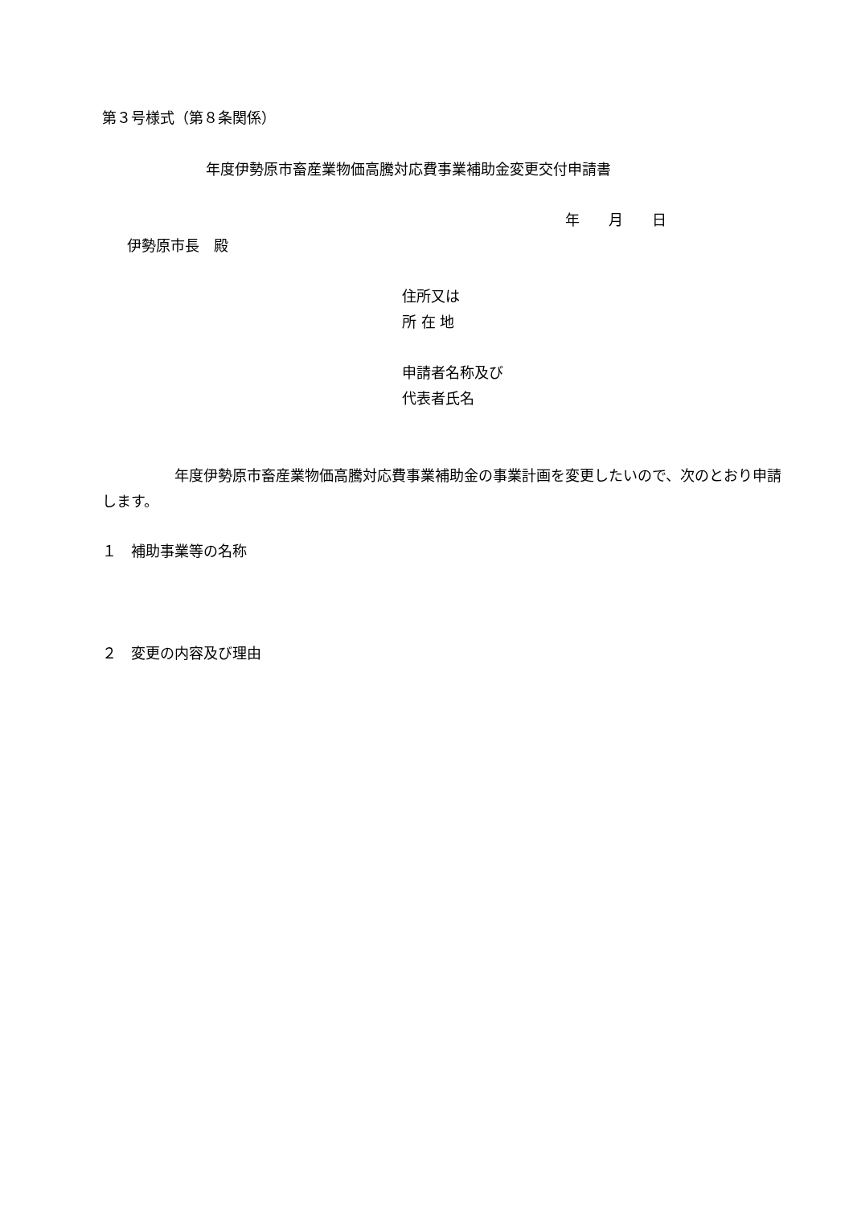第３号様式（第８条関係）
年度伊勢原市畜産業物価高騰対応費事業補助金変更交付申請書
年　　月　　日
伊勢原市長　殿
住所又は
所 在 地
申請者名称及び
代表者氏名
　　　　　年度伊勢原市畜産業物価高騰対応費事業補助金の事業計画を変更したいので、次のとおり申請します。
１　補助事業等の名称
２　変更の内容及び理由